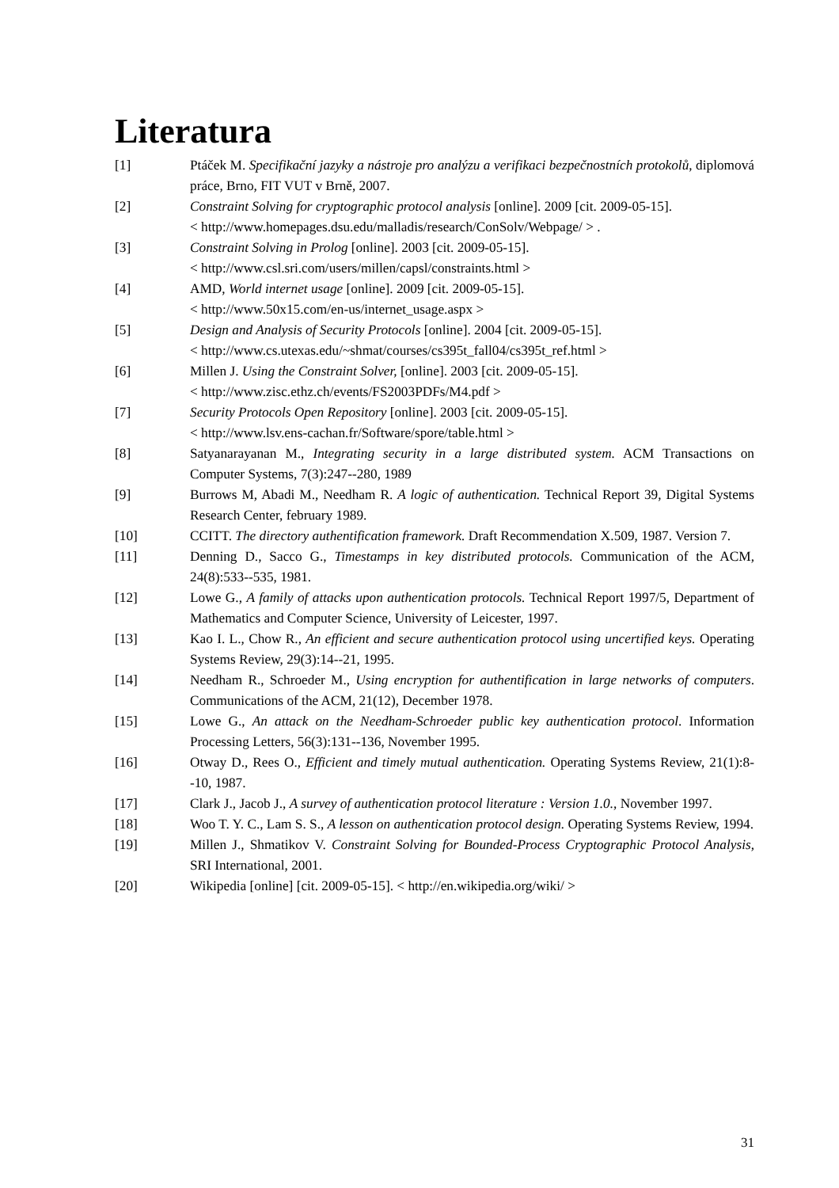Literatura
[1] Ptáček M. Specifikační jazyky a nástroje pro analýzu a verifikaci bezpečnostních protokolů, diplomová práce, Brno, FIT VUT v Brně, 2007.
[2] Constraint Solving for cryptographic protocol analysis [online]. 2009 [cit. 2009-05-15].
< http://www.homepages.dsu.edu/malladis/research/ConSolv/Webpage/ > .
[3] Constraint Solving in Prolog [online]. 2003 [cit. 2009-05-15].
< http://www.csl.sri.com/users/millen/capsl/constraints.html >
[4] AMD, World internet usage [online]. 2009 [cit. 2009-05-15].
< http://www.50x15.com/en-us/internet_usage.aspx >
[5] Design and Analysis of Security Protocols [online]. 2004 [cit. 2009-05-15].
< http://www.cs.utexas.edu/~shmat/courses/cs395t_fall04/cs395t_ref.html >
[6] Millen J. Using the Constraint Solver, [online]. 2003 [cit. 2009-05-15].
< http://www.zisc.ethz.ch/events/FS2003PDFs/M4.pdf >
[7] Security Protocols Open Repository [online]. 2003 [cit. 2009-05-15].
< http://www.lsv.ens-cachan.fr/Software/spore/table.html >
[8] Satyanarayanan M., Integrating security in a large distributed system. ACM Transactions on Computer Systems, 7(3):247--280, 1989
[9] Burrows M, Abadi M., Needham R. A logic of authentication. Technical Report 39, Digital Systems Research Center, february 1989.
[10] CCITT. The directory authentification framework. Draft Recommendation X.509, 1987. Version 7.
[11] Denning D., Sacco G., Timestamps in key distributed protocols. Communication of the ACM, 24(8):533--535, 1981.
[12] Lowe G., A family of attacks upon authentication protocols. Technical Report 1997/5, Department of Mathematics and Computer Science, University of Leicester, 1997.
[13] Kao I. L., Chow R., An efficient and secure authentication protocol using uncertified keys. Operating Systems Review, 29(3):14--21, 1995.
[14] Needham R., Schroeder M., Using encryption for authentification in large networks of computers. Communications of the ACM, 21(12), December 1978.
[15] Lowe G., An attack on the Needham-Schroeder public key authentication protocol. Information Processing Letters, 56(3):131--136, November 1995.
[16] Otway D., Rees O., Efficient and timely mutual authentication. Operating Systems Review, 21(1):8--10, 1987.
[17] Clark J., Jacob J., A survey of authentication protocol literature : Version 1.0., November 1997.
[18] Woo T. Y. C., Lam S. S., A lesson on authentication protocol design. Operating Systems Review, 1994.
[19] Millen J., Shmatikov V. Constraint Solving for Bounded-Process Cryptographic Protocol Analysis, SRI International, 2001.
[20] Wikipedia [online] [cit. 2009-05-15]. < http://en.wikipedia.org/wiki/ >
31